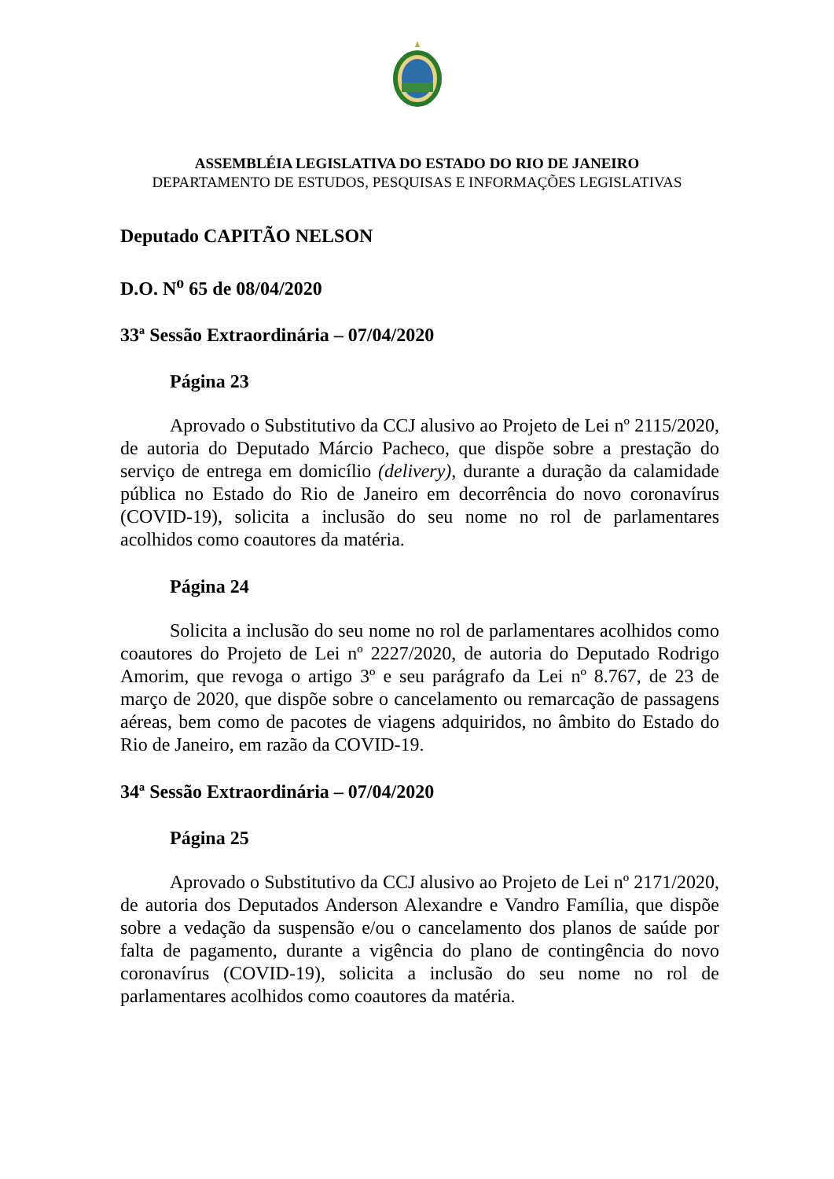ASSEMBLÉIA LEGISLATIVA DO ESTADO DO RIO DE JANEIRO
DEPARTAMENTO DE ESTUDOS, PESQUISAS E INFORMAÇÕES LEGISLATIVAS
Deputado CAPITÃO NELSON
D.O. N<sup>o</sup> 65 de 08/04/2020
33ª Sessão Extraordinária – 07/04/2020
Página 23
Aprovado o Substitutivo da CCJ alusivo ao Projeto de Lei nº 2115/2020, de autoria do Deputado Márcio Pacheco, que dispõe sobre a prestação do serviço de entrega em domicílio (delivery), durante a duração da calamidade pública no Estado do Rio de Janeiro em decorrência do novo coronavírus (COVID-19), solicita a inclusão do seu nome no rol de parlamentares acolhidos como coautores da matéria.
Página 24
Solicita a inclusão do seu nome no rol de parlamentares acolhidos como coautores do Projeto de Lei nº 2227/2020, de autoria do Deputado Rodrigo Amorim, que revoga o artigo 3º e seu parágrafo da Lei nº 8.767, de 23 de março de 2020, que dispõe sobre o cancelamento ou remarcação de passagens aéreas, bem como de pacotes de viagens adquiridos, no âmbito do Estado do Rio de Janeiro, em razão da COVID-19.
34ª Sessão Extraordinária – 07/04/2020
Página 25
Aprovado o Substitutivo da CCJ alusivo ao Projeto de Lei nº 2171/2020, de autoria dos Deputados Anderson Alexandre e Vandro Família, que dispõe sobre a vedação da suspensão e/ou o cancelamento dos planos de saúde por falta de pagamento, durante a vigência do plano de contingência do novo coronavírus (COVID-19), solicita a inclusão do seu nome no rol de parlamentares acolhidos como coautores da matéria.